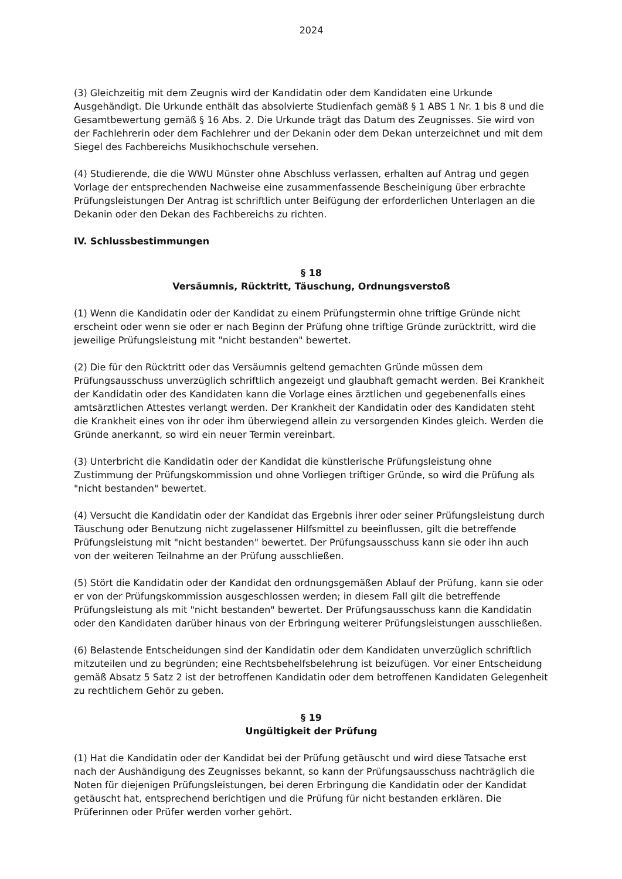2024
(3) Gleichzeitig mit dem Zeugnis wird der Kandidatin oder dem Kandidaten eine Urkunde Ausgehändigt. Die Urkunde enthält das absolvierte Studienfach gemäß § 1 ABS 1 Nr. 1 bis 8 und die Gesamtbewertung gemäß § 16 Abs. 2. Die Urkunde trägt das Datum des Zeugnisses. Sie wird von der Fachlehrerin oder dem Fachlehrer und der Dekanin oder dem Dekan unterzeichnet und mit dem Siegel des Fachbereichs Musikhochschule versehen.
(4) Studierende, die die WWU Münster ohne Abschluss verlassen, erhalten auf Antrag und gegen Vorlage der entsprechenden Nachweise eine zusammenfassende Bescheinigung über erbrachte Prüfungsleistungen Der Antrag ist schriftlich unter Beifügung der erforderlichen Unterlagen an die Dekanin oder den Dekan des Fachbereichs zu richten.
IV. Schlussbestimmungen
§ 18
Versäumnis, Rücktritt, Täuschung, Ordnungsverstoß
(1) Wenn die Kandidatin oder der Kandidat zu einem Prüfungstermin ohne triftige Gründe nicht erscheint oder wenn sie oder er nach Beginn der Prüfung ohne triftige Gründe zurücktritt, wird die jeweilige Prüfungsleistung mit "nicht bestanden" bewertet.
(2) Die für den Rücktritt oder das Versäumnis geltend gemachten Gründe müssen dem Prüfungsausschuss unverzüglich schriftlich angezeigt und glaubhaft gemacht werden. Bei Krankheit der Kandidatin oder des Kandidaten kann die Vorlage eines ärztlichen und gegebenenfalls eines amtsärztlichen Attestes verlangt werden. Der Krankheit der Kandidatin oder des Kandidaten steht die Krankheit eines von ihr oder ihm überwiegend allein zu versorgenden Kindes gleich. Werden die Gründe anerkannt, so wird ein neuer Termin vereinbart.
(3) Unterbricht die Kandidatin oder der Kandidat die künstlerische Prüfungsleistung ohne Zustimmung der Prüfungskommission und ohne Vorliegen triftiger Gründe, so wird die Prüfung als "nicht bestanden" bewertet.
(4) Versucht die Kandidatin oder der Kandidat das Ergebnis ihrer oder seiner Prüfungsleistung durch Täuschung oder Benutzung nicht zugelassener Hilfsmittel zu beeinflussen, gilt die betreff­ende Prüfungsleistung mit "nicht bestanden" bewertet. Der Prüfungsausschuss kann sie oder ihn auch von der weiteren Teilnahme an der Prüfung ausschließen.
(5) Stört die Kandidatin oder der Kandidat den ordnungsgemäßen Ablauf der Prüfung, kann sie oder er von der Prüfungskommission ausgeschlossen werden; in diesem Fall gilt die betreffende Prüfungsleistung als mit "nicht bestanden" bewertet. Der Prüfungsausschuss kann die Kandida­tin oder den Kandidaten darüber hinaus von der Erbringung weiterer Prüfungsleistungen aus­schließen.
(6) Belastende Entscheidungen sind der Kandidatin oder dem Kandidaten unverzüglich schrift­lich mitzuteilen und zu begründen; eine Rechtsbehelfsbelehrung ist beizufügen. Vor einer Ent­scheidung gemäß Absatz 5 Satz 2 ist der betroffenen Kandidatin oder dem betroffenen Kandidaten Gelegenheit zu rechtlichem Gehör zu geben.
§ 19
Ungültigkeit der Prüfung
(1) Hat die Kandidatin oder der Kandidat bei der Prüfung getäuscht und wird diese Tatsache erst nach der Aushändigung des Zeugnisses bekannt, so kann der Prüfungsausschuss nachträglich die Noten für diejenigen Prüfungsleistungen, bei deren Erbringung die Kandidatin oder der Kandidat getäuscht hat, entsprechend berichtigen und die Prüfung für nicht bestanden erklären. Die Prüferinnen oder Prüfer werden vorher gehört.